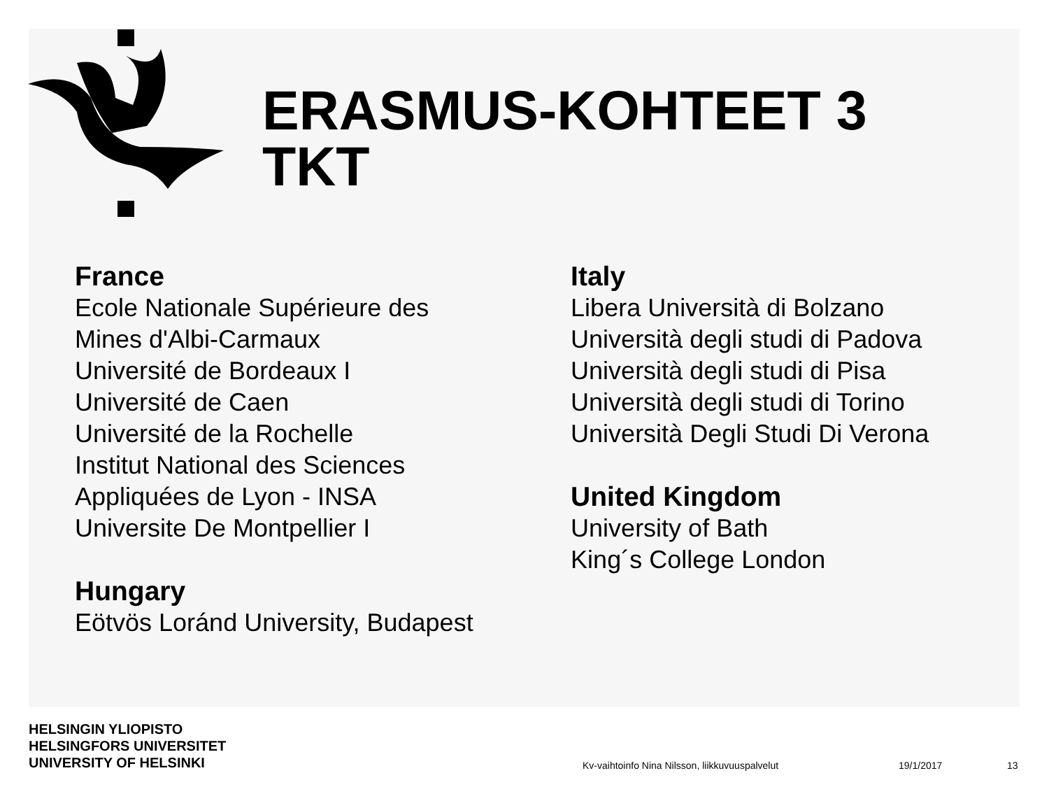ERASMUS-KOHTEET 3
TKT
France
Ecole Nationale Supérieure des
Mines d'Albi-Carmaux
Université de Bordeaux I
Université de Caen
Université de la Rochelle
Institut National des Sciences
Appliquées de Lyon - INSA
Universite De Montpellier I
Hungary
Eötvös Loránd University, Budapest
Italy
Libera Università di Bolzano
Università degli studi di Padova
Università degli studi di Pisa
Università degli studi di Torino
Università Degli Studi Di Verona
United Kingdom
University of Bath
King´s College London
HELSINGIN YLIOPISTO
HELSINGFORS UNIVERSITET
UNIVERSITY OF HELSINKI
Kv-vaihtoinfo Nina Nilsson, liikkuvuuspalvelut
19/1/2017 13